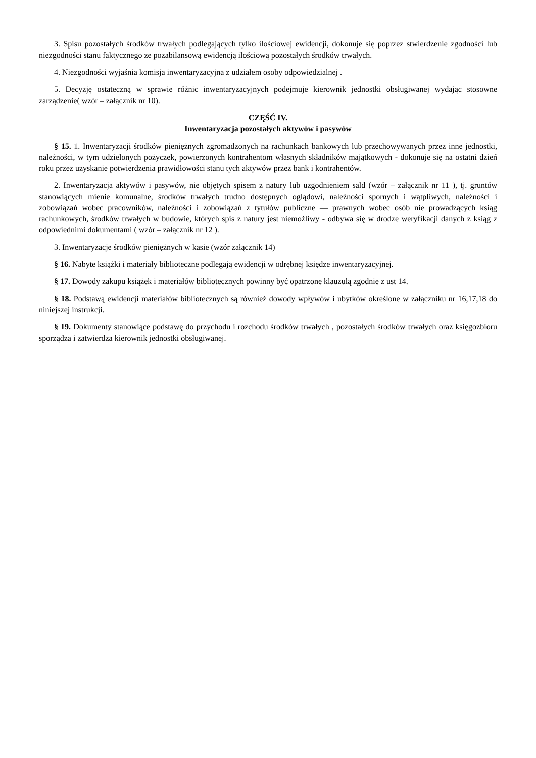3. Spisu pozostałych środków trwałych podlegających tylko ilościowej ewidencji, dokonuje się poprzez stwierdzenie zgodności lub niezgodności stanu faktycznego ze pozabilansową ewidencją ilościową pozostałych środków trwałych.
4. Niezgodności wyjaśnia komisja inwentaryzacyjna z udziałem osoby odpowiedzialnej .
5. Decyzję ostateczną w sprawie różnic inwentaryzacyjnych podejmuje kierownik jednostki obsługiwanej wydając stosowne zarządzenie( wzór – załącznik nr 10).
CZĘŚĆ IV.
Inwentaryzacja pozostałych aktywów i pasywów
§ 15. 1. Inwentaryzacji środków pieniężnych zgromadzonych na rachunkach bankowych lub przechowywanych przez inne jednostki, należności, w tym udzielonych pożyczek, powierzonych kontrahentom własnych składników majątkowych - dokonuje się na ostatni dzień roku przez uzyskanie potwierdzenia prawidłowości stanu tych aktywów przez bank i kontrahentów.
2. Inwentaryzacja aktywów i pasywów, nie objętych spisem z natury lub uzgodnieniem sald (wzór – załącznik nr 11 ), tj. gruntów stanowiących mienie komunalne, środków trwałych trudno dostępnych oglądowi, należności spornych i wątpliwych, należności i zobowiązań wobec pracowników, należności i zobowiązań z tytułów publiczne — prawnych wobec osób nie prowadzących ksiąg rachunkowych, środków trwałych w budowie, których spis z natury jest niemożliwy - odbywa się w drodze weryfikacji danych z ksiąg z odpowiednimi dokumentami ( wzór – załącznik nr 12 ).
3. Inwentaryzacje środków pieniężnych w kasie (wzór załącznik 14)
§ 16. Nabyte książki i materiały biblioteczne podlegają ewidencji w odrębnej księdze inwentaryzacyjnej.
§ 17. Dowody zakupu książek i materiałów bibliotecznych powinny być opatrzone klauzulą zgodnie z ust 14.
§ 18. Podstawą ewidencji materiałów bibliotecznych są również dowody wpływów i ubytków określone w załączniku nr 16,17,18 do niniejszej instrukcji.
§ 19. Dokumenty stanowiące podstawę do przychodu i rozchodu środków trwałych , pozostałych środków trwałych oraz księgozbioru sporządza i zatwierdza kierownik jednostki obsługiwanej.